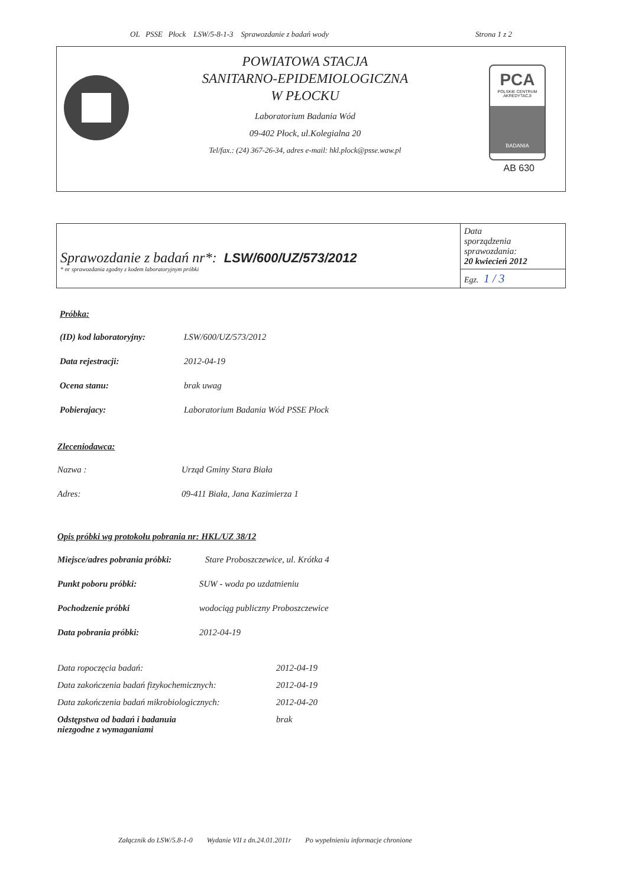OL PSSE Płock LSW/5-8-1-3 Sprawozdanie z badań wody Strona 1 z 2
POWIATOWA STACJA
SANITARNO-EPIDEMIOLOGICZNA
W PŁOCKU
Laboratorium Badania Wód
09-402 Płock, ul.Kolegialna 20
Tel/fax.: (24) 367-26-34, adres e-mail: hkl.plock@psse.waw.pl
PCA
POLSKIE CENTRUM
AKREDYTACJI
BADANIA
AB 630
| Sprawozdanie z badań nr*: LSW/600/UZ/573/2012 * nr sprawozdania zgodny z kodem laboratoryjnym próbki | Data sporządzenia sprawozdania: 20 kwiecień 2012 |
| | Egz. 1 / 3 |
Próbka:
(ID) kod laboratoryjny: LSW/600/UZ/573/2012
Data rejestracji: 2012-04-19
Ocena stanu: brak uwag
Pobierajacy: Laboratorium Badania Wód PSSE Płock
Zleceniodawca:
Nazwa : Urząd Gminy Stara Biała
Adres: 09-411 Biała, Jana Kazimierza 1
Opis próbki wg protokołu pobrania nr: HKL/UZ 38/12
Miejsce/adres pobrania próbki: Stare Proboszczewice, ul. Krótka 4
Punkt poboru próbki: SUW - woda po uzdatnieniu
Pochodzenie próbki wodociąg publiczny Proboszczewice
Data pobrania próbki: 2012-04-19
Data ropoczęcia badań: 2012-04-19
Data zakończenia badań fizykochemicznych: 2012-04-19
Data zakończenia badań mikrobiologicznych: 2012-04-20
Odstępstwa od badań i badanuia
niezgodne z wymaganiami brak
Załącznik do LSW/5.8-1-0 Wydanie VII z dn.24.01.2011r Po wypełnieniu informacje chronione